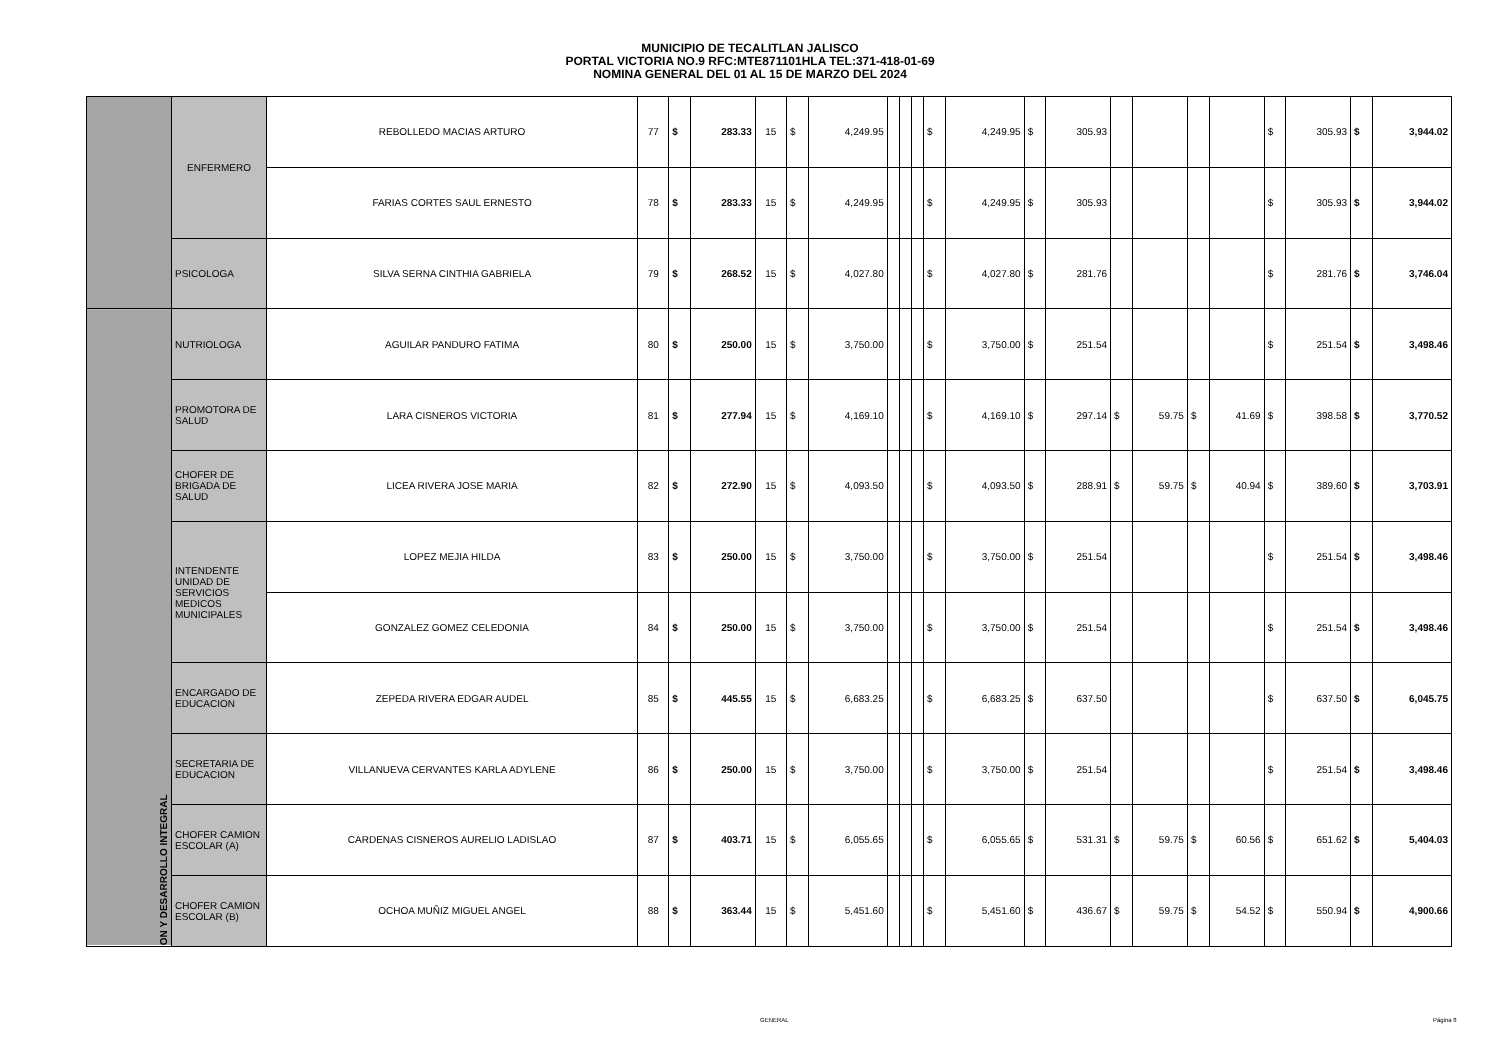MUNICIPIO DE TECALITLAN JALISCO
PORTAL VICTORIA NO.9 RFC:MTE871101HLA TEL:371-418-01-69
NOMINA GENERAL DEL 01 AL 15 DE MARZO DEL 2024
| | ENFERMERO | REBOLLEDO MACIAS ARTURO | 77 | $ | 283.33 | 15 | $ | 4,249.95 | | | | $ | 4,249.95 | $ | 305.93 | | | | | $ | 305.93 | $ | 3,944.02 |
| | | FARIAS CORTES SAUL ERNESTO | 78 | $ | 283.33 | 15 | $ | 4,249.95 | | | | $ | 4,249.95 | $ | 305.93 | | | | | $ | 305.93 | $ | 3,944.02 |
| | PSICOLOGA | SILVA SERNA CINTHIA GABRIELA | 79 | $ | 268.52 | 15 | $ | 4,027.80 | | | | $ | 4,027.80 | $ | 281.76 | | | | | $ | 281.76 | $ | 3,746.04 |
| ON Y DESARROLLO INTEGRAL | NUTRIOLOGA | AGUILAR PANDURO FATIMA | 80 | $ | 250.00 | 15 | $ | 3,750.00 | | | | $ | 3,750.00 | $ | 251.54 | | | | | $ | 251.54 | $ | 3,498.46 |
| | PROMOTORA DE SALUD | LARA CISNEROS VICTORIA | 81 | $ | 277.94 | 15 | $ | 4,169.10 | | | | $ | 4,169.10 | $ | 297.14 | $ | 59.75 | $ | 41.69 | $ | 398.58 | $ | 3,770.52 |
| | CHOFER DE BRIGADA DE SALUD | LICEA RIVERA JOSE MARIA | 82 | $ | 272.90 | 15 | $ | 4,093.50 | | | | $ | 4,093.50 | $ | 288.91 | $ | 59.75 | $ | 40.94 | $ | 389.60 | $ | 3,703.91 |
| | INTENDENTE UNIDAD DE SERVICIOS MEDICOS MUNICIPALES | LOPEZ MEJIA HILDA | 83 | $ | 250.00 | 15 | $ | 3,750.00 | | | | $ | 3,750.00 | $ | 251.54 | | | | | $ | 251.54 | $ | 3,498.46 |
| | | GONZALEZ GOMEZ CELEDONIA | 84 | $ | 250.00 | 15 | $ | 3,750.00 | | | | $ | 3,750.00 | $ | 251.54 | | | | | $ | 251.54 | $ | 3,498.46 |
| | ENCARGADO DE EDUCACION | ZEPEDA RIVERA EDGAR AUDEL | 85 | $ | 445.55 | 15 | $ | 6,683.25 | | | | $ | 6,683.25 | $ | 637.50 | | | | | $ | 637.50 | $ | 6,045.75 |
| | SECRETARIA DE EDUCACION | VILLANUEVA CERVANTES KARLA ADYLENE | 86 | $ | 250.00 | 15 | $ | 3,750.00 | | | | $ | 3,750.00 | $ | 251.54 | | | | | $ | 251.54 | $ | 3,498.46 |
| | CHOFER CAMION ESCOLAR (A) | CARDENAS CISNEROS AURELIO LADISLAO | 87 | $ | 403.71 | 15 | $ | 6,055.65 | | | | $ | 6,055.65 | $ | 531.31 | $ | 59.75 | $ | 60.56 | $ | 651.62 | $ | 5,404.03 |
| | CHOFER CAMION ESCOLAR (B) | OCHOA MUÑIZ MIGUEL ANGEL | 88 | $ | 363.44 | 15 | $ | 5,451.60 | | | | $ | 5,451.60 | $ | 436.67 | $ | 59.75 | $ | 54.52 | $ | 550.94 | $ | 4,900.66 |
GENERAL Página 8